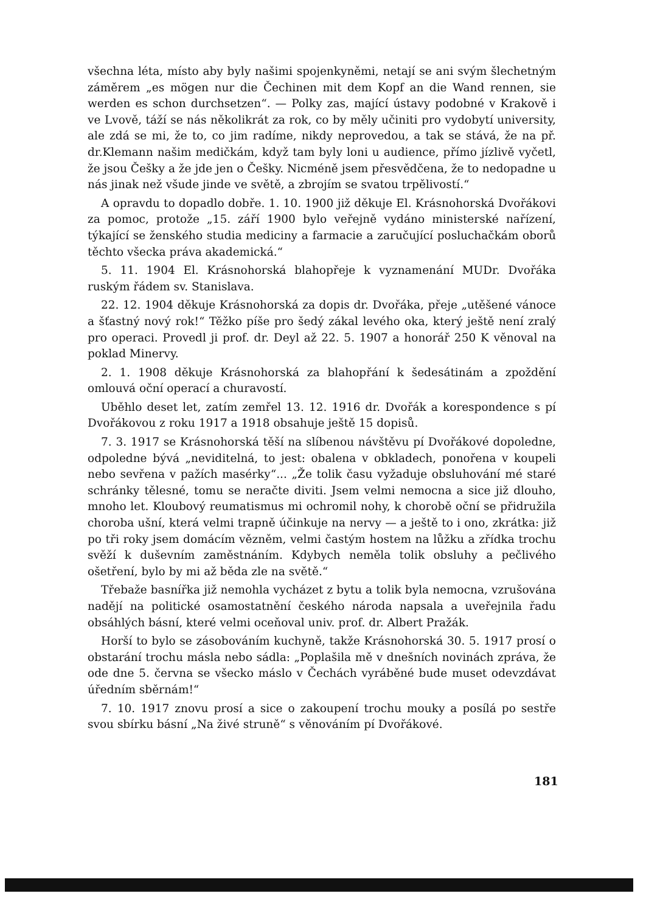všechna léta, místo aby byly našimi spojenkyněmi, netají se ani svým šlechetným záměrem „es mögen nur die Čechinen mit dem Kopf an die Wand rennen, sie werden es schon durchsetzen“. — Polky zas, mající ústavy podobné v Krakově i ve Lvově, táží se nás několikrát za rok, co by měly učiniti pro vydobytí university, ale zdá se mi, že to, co jim radíme, nikdy neprovedou, a tak se stává, že na př. dr.Klemann našim medičkám, když tam byly loni u audience, přímo jízlivě vyčetl, že jsou Češky a že jde jen o Češky. Nicméně jsem přesvědčena, že to nedopadne u nás jinak než všude jinde ve světě, a zbrojím se svatou trpělivostí.“
A opravdu to dopadlo dobře. 1. 10. 1900 již děkuje El. Krásnohorská Dvořákovi za pomoc, protože „15. září 1900 bylo veřejně vydáno ministerské nařízení, týkající se ženského studia mediciny a farmacie a zaručující posluchačkám oborů těchto všecka práva akademická.“
5. 11. 1904 El. Krásnohorská blahopřeje k vyznamenání MUDr. Dvořáka ruským řádem sv. Stanislava.
22. 12. 1904 děkuje Krásnohorská za dopis dr. Dvořáka, přeje „utěšené vánoce a šťastný nový rok!“ Těžko píše pro šedý zákal levého oka, který ještě není zralý pro operaci. Provedl ji prof. dr. Deyl až 22. 5. 1907 a honorář 250 K věnoval na poklad Minervy.
2. 1. 1908 děkuje Krásnohorská za blahopřání k šedesátinám a zpoždění omlouvá oční operací a churavostí.
Uběhlo deset let, zatím zemřel 13. 12. 1916 dr. Dvořák a korespondence s pí Dvořákovou z roku 1917 a 1918 obsahuje ještě 15 dopisů.
7. 3. 1917 se Krásnohorská těší na slíbenou návštěvu pí Dvořákové dopoledne, odpoledne bývá „neviditelná, to jest: obalena v obkladech, ponořena v koupeli nebo sevřena v pažích masérky“... „Že tolik času vyžaduje obsluhování mé staré schránky tělesné, tomu se neračte diviti. Jsem velmi nemocna a sice již dlouho, mnoho let. Kloubový reumatismus mi ochromil nohy, k chorobě oční se přidružila choroba ušní, která velmi trapně účinkuje na nervy — a ještě to i ono, zkrátka: již po tři roky jsem domácím vězněm, velmi častým hostem na lůžku a zřídka trochu svěží k duševním zaměstnáním. Kdybych neměla tolik obsluhy a pečlivého ošetření, bylo by mi až běda zle na světě.“
Třebaže basnířka již nemohla vycházet z bytu a tolik byla nemocna, vzrušována nadějí na politické osamostatnění českého národa napsala a uveřejnila řadu obsáhlých básní, které velmi oceňoval univ. prof. dr. Albert Pražák.
Horší to bylo se zásobováním kuchyně, takže Krásnohorská 30. 5. 1917 prosí o obstarání trochu másla nebo sádla: „Poplašila mě v dnešních novinách zpráva, že ode dne 5. června se všecko máslo v Čechách vyráběné bude muset odevzdávat úředním sběrnám!“
7. 10. 1917 znovu prosí a sice o zakoupení trochu mouky a posílá po sestře svou sbírku básní „Na živé struně“ s věnováním pí Dvořákové.
181